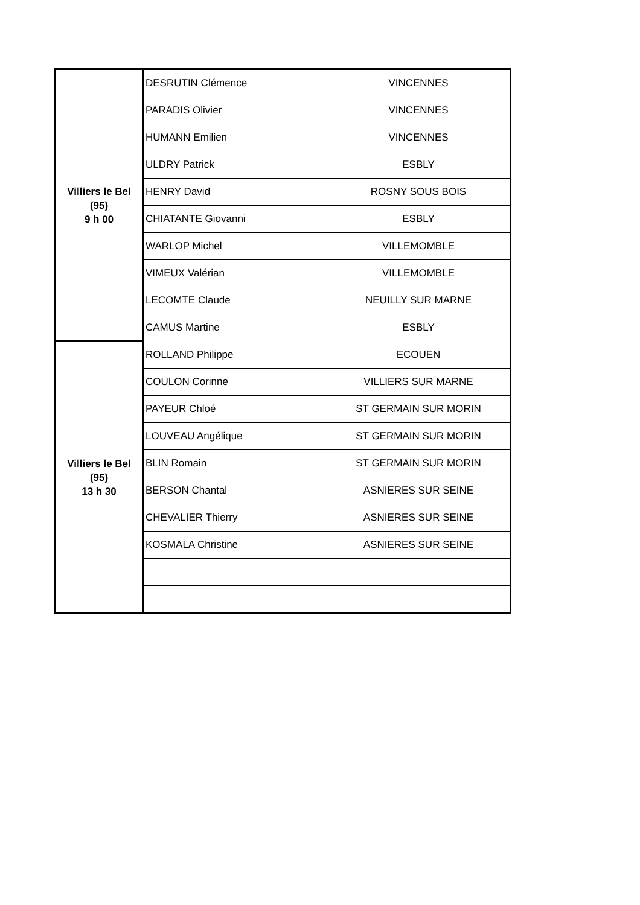| Villiers le Bel (95) 9 h 00 | DESRUTIN Clémence | VINCENNES |
| | PARADIS Olivier | VINCENNES |
| | HUMANN Emilien | VINCENNES |
| | ULDRY Patrick | ESBLY |
| | HENRY David | ROSNY SOUS BOIS |
| | CHIATANTE Giovanni | ESBLY |
| | WARLOP Michel | VILLEMOMBLE |
| | VIMEUX Valérian | VILLEMOMBLE |
| | LECOMTE Claude | NEUILLY SUR MARNE |
| | CAMUS Martine | ESBLY |
| Villiers le Bel (95) 13 h 30 | ROLLAND Philippe | ECOUEN |
| | COULON Corinne | VILLIERS SUR MARNE |
| | PAYEUR Chloé | ST GERMAIN SUR MORIN |
| | LOUVEAU Angélique | ST GERMAIN SUR MORIN |
| | BLIN Romain | ST GERMAIN SUR MORIN |
| | BERSON Chantal | ASNIERES SUR SEINE |
| | CHEVALIER Thierry | ASNIERES SUR SEINE |
| | KOSMALA Christine | ASNIERES SUR SEINE |